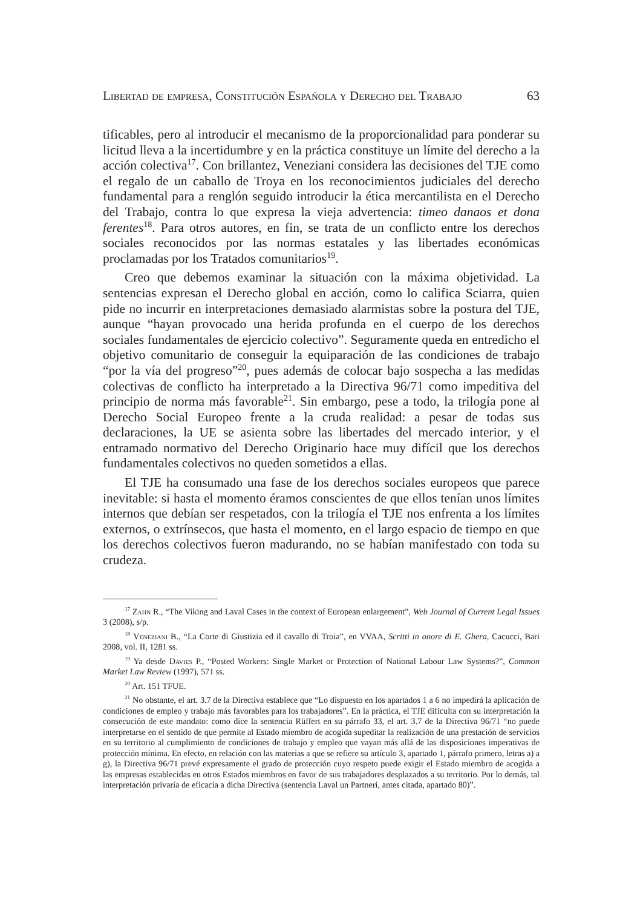Libertad de empresa, Constitución Española y Derecho del Trabajo 63
tificables, pero al introducir el mecanismo de la proporcionalidad para ponderar su licitud lleva a la incertidumbre y en la práctica constituye un límite del derecho a la acción colectiva<sup>17</sup>. Con brillantez, Veneziani considera las decisiones del TJE como el regalo de un caballo de Troya en los reconocimientos judiciales del derecho fundamental para a renglón seguido introducir la ética mercantilista en el Derecho del Trabajo, contra lo que expresa la vieja advertencia: timeo danaos et dona ferentes<sup>18</sup>. Para otros autores, en fin, se trata de un conflicto entre los derechos sociales reconocidos por las normas estatales y las libertades económicas proclamadas por los Tratados comunitarios<sup>19</sup>.
Creo que debemos examinar la situación con la máxima objetividad. La sentencias expresan el Derecho global en acción, como lo califica Sciarra, quien pide no incurrir en interpretaciones demasiado alarmistas sobre la postura del TJE, aunque “hayan provocado una herida profunda en el cuerpo de los derechos sociales fundamentales de ejercicio colectivo”. Seguramente queda en entredicho el objetivo comunitario de conseguir la equiparación de las condiciones de trabajo “por la vía del progreso”<sup>20</sup>, pues además de colocar bajo sospecha a las medidas colectivas de conflicto ha interpretado a la Directiva 96/71 como impeditiva del principio de norma más favorable<sup>21</sup>. Sin embargo, pese a todo, la trilogía pone al Derecho Social Europeo frente a la cruda realidad: a pesar de todas sus declaraciones, la UE se asienta sobre las libertades del mercado interior, y el entramado normativo del Derecho Originario hace muy difícil que los derechos fundamentales colectivos no queden sometidos a ellas.
El TJE ha consumado una fase de los derechos sociales europeos que parece inevitable: si hasta el momento éramos conscientes de que ellos tenían unos límites internos que debían ser respetados, con la trilogía el TJE nos enfrenta a los límites externos, o extrínsecos, que hasta el momento, en el largo espacio de tiempo en que los derechos colectivos fueron madurando, no se habían manifestado con toda su crudeza.
<sup>17</sup> Zahn R., “The Viking and Laval Cases in the context of European enlargement”, Web Journal of Current Legal Issues 3 (2008), s/p.
<sup>18</sup> Veneziani B., “La Corte di Giustizia ed il cavallo di Troia”, en VVAA, Scritti in onore di E. Ghera, Cacucci, Bari 2008, vol. II, 1281 ss.
<sup>19</sup> Ya desde Davies P., “Posted Workers: Single Market or Protection of National Labour Law Systems?”, Common Market Law Review (1997), 571 ss.
<sup>20</sup> Art. 151 TFUE.
<sup>21</sup> No obstante, el art. 3.7 de la Directiva establece que “Lo dispuesto en los apartados 1 a 6 no impedirá la aplicación de condiciones de empleo y trabajo más favorables para los trabajadores”. En la práctica, el TJE dificulta con su interpretación la consecución de este mandato: como dice la sentencia Rüffert en su párrafo 33, el art. 3.7 de la Directiva 96/71 “no puede interpretarse en el sentido de que permite al Estado miembro de acogida supeditar la realización de una prestación de servicios en su territorio al cumplimiento de condiciones de trabajo y empleo que vayan más allá de las disposiciones imperativas de protección mínima. En efecto, en relación con las materias a que se refiere su artículo 3, apartado 1, párrafo primero, letras a) a g), la Directiva 96/71 prevé expresamente el grado de protección cuyo respeto puede exigir el Estado miembro de acogida a las empresas establecidas en otros Estados miembros en favor de sus trabajadores desplazados a su territorio. Por lo demás, tal interpretación privaría de eficacia a dicha Directiva (sentencia Laval un Partneri, antes citada, apartado 80)”.